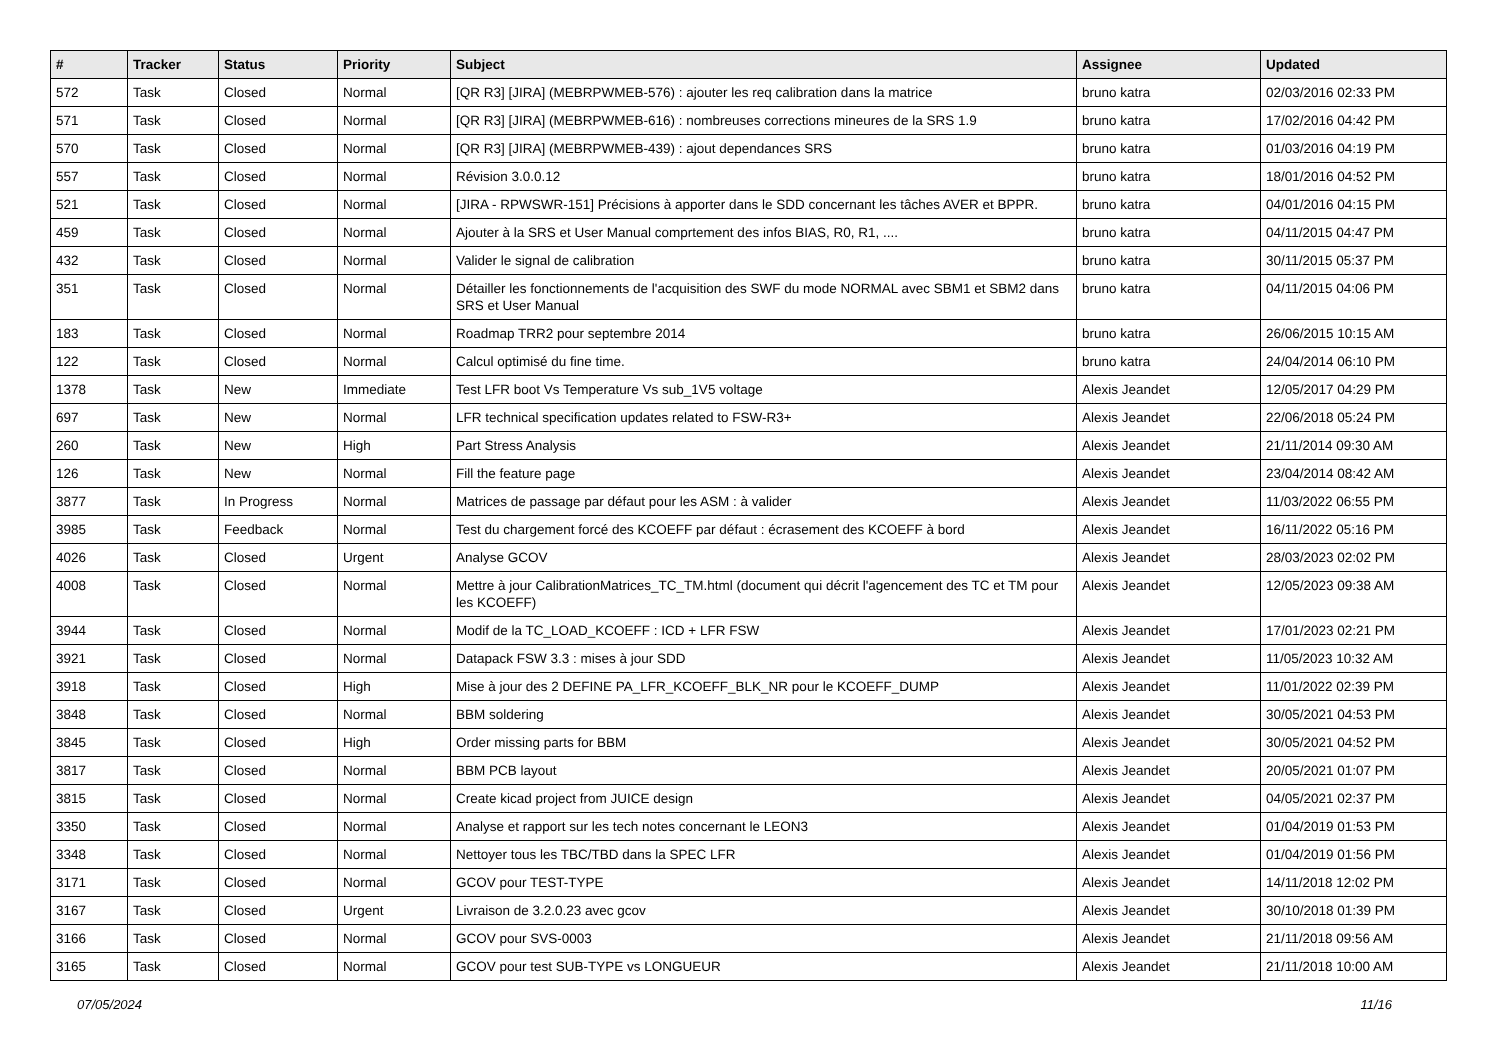| # | Tracker | Status | Priority | Subject | Assignee | Updated |
| --- | --- | --- | --- | --- | --- | --- |
| 572 | Task | Closed | Normal | [QR R3] [JIRA] (MEBRPWMEB-576) : ajouter les req calibration dans la matrice | bruno katra | 02/03/2016 02:33 PM |
| 571 | Task | Closed | Normal | [QR R3] [JIRA] (MEBRPWMEB-616) : nombreuses corrections mineures de la SRS 1.9 | bruno katra | 17/02/2016 04:42 PM |
| 570 | Task | Closed | Normal | [QR R3] [JIRA] (MEBRPWMEB-439) : ajout dependances SRS | bruno katra | 01/03/2016 04:19 PM |
| 557 | Task | Closed | Normal | Révision 3.0.0.12 | bruno katra | 18/01/2016 04:52 PM |
| 521 | Task | Closed | Normal | [JIRA - RPWSWR-151] Précisions à apporter dans le SDD concernant les tâches AVER et BPPR. | bruno katra | 04/01/2016 04:15 PM |
| 459 | Task | Closed | Normal | Ajouter à la SRS et User Manual comprtement des infos BIAS, R0, R1, .... | bruno katra | 04/11/2015 04:47 PM |
| 432 | Task | Closed | Normal | Valider le signal de calibration | bruno katra | 30/11/2015 05:37 PM |
| 351 | Task | Closed | Normal | Détailler les fonctionnements de l'acquisition des SWF du mode NORMAL avec SBM1 et SBM2 dans SRS et User Manual | bruno katra | 04/11/2015 04:06 PM |
| 183 | Task | Closed | Normal | Roadmap TRR2 pour septembre 2014 | bruno katra | 26/06/2015 10:15 AM |
| 122 | Task | Closed | Normal | Calcul optimisé du fine time. | bruno katra | 24/04/2014 06:10 PM |
| 1378 | Task | New | Immediate | Test LFR boot Vs Temperature Vs sub_1V5 voltage | Alexis Jeandet | 12/05/2017 04:29 PM |
| 697 | Task | New | Normal | LFR technical specification updates related to FSW-R3+ | Alexis Jeandet | 22/06/2018 05:24 PM |
| 260 | Task | New | High | Part Stress Analysis | Alexis Jeandet | 21/11/2014 09:30 AM |
| 126 | Task | New | Normal | Fill the feature page | Alexis Jeandet | 23/04/2014 08:42 AM |
| 3877 | Task | In Progress | Normal | Matrices de passage par défaut pour les ASM : à valider | Alexis Jeandet | 11/03/2022 06:55 PM |
| 3985 | Task | Feedback | Normal | Test du chargement forcé des KCOEFF par défaut : écrasement des KCOEFF à bord | Alexis Jeandet | 16/11/2022 05:16 PM |
| 4026 | Task | Closed | Urgent | Analyse GCOV | Alexis Jeandet | 28/03/2023 02:02 PM |
| 4008 | Task | Closed | Normal | Mettre à jour CalibrationMatrices_TC_TM.html (document qui décrit l'agencement des TC et TM pour les KCOEFF) | Alexis Jeandet | 12/05/2023 09:38 AM |
| 3944 | Task | Closed | Normal | Modif de la TC_LOAD_KCOEFF : ICD + LFR FSW | Alexis Jeandet | 17/01/2023 02:21 PM |
| 3921 | Task | Closed | Normal | Datapack FSW 3.3 : mises à jour SDD | Alexis Jeandet | 11/05/2023 10:32 AM |
| 3918 | Task | Closed | High | Mise à jour des 2 DEFINE PA_LFR_KCOEFF_BLK_NR pour le KCOEFF_DUMP | Alexis Jeandet | 11/01/2022 02:39 PM |
| 3848 | Task | Closed | Normal | BBM soldering | Alexis Jeandet | 30/05/2021 04:53 PM |
| 3845 | Task | Closed | High | Order missing parts for BBM | Alexis Jeandet | 30/05/2021 04:52 PM |
| 3817 | Task | Closed | Normal | BBM PCB layout | Alexis Jeandet | 20/05/2021 01:07 PM |
| 3815 | Task | Closed | Normal | Create kicad project from JUICE design | Alexis Jeandet | 04/05/2021 02:37 PM |
| 3350 | Task | Closed | Normal | Analyse et rapport sur les tech notes concernant le LEON3 | Alexis Jeandet | 01/04/2019 01:53 PM |
| 3348 | Task | Closed | Normal | Nettoyer tous les TBC/TBD dans la SPEC LFR | Alexis Jeandet | 01/04/2019 01:56 PM |
| 3171 | Task | Closed | Normal | GCOV pour TEST-TYPE | Alexis Jeandet | 14/11/2018 12:02 PM |
| 3167 | Task | Closed | Urgent | Livraison de 3.2.0.23 avec gcov | Alexis Jeandet | 30/10/2018 01:39 PM |
| 3166 | Task | Closed | Normal | GCOV pour SVS-0003 | Alexis Jeandet | 21/11/2018 09:56 AM |
| 3165 | Task | Closed | Normal | GCOV pour test SUB-TYPE vs LONGUEUR | Alexis Jeandet | 21/11/2018 10:00 AM |
07/05/2024 11/16